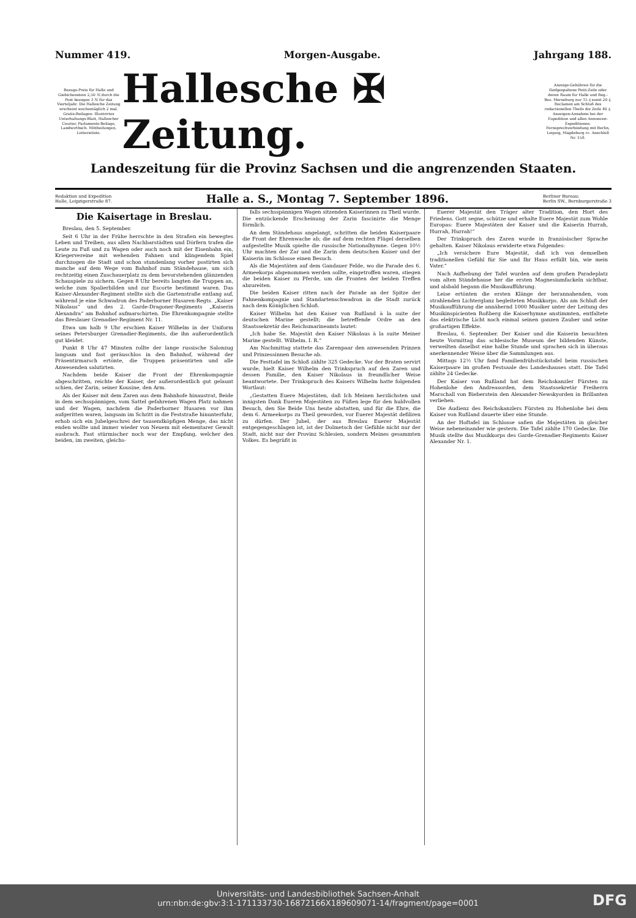Nummer 419. Morgen-Ausgabe. Jahrgang 188.
Bezugs-Preis für Halle und Giebichenstein 2,50 ℳ durch die Post bezogen 3 ℳ für das Vierteljahr. Die Hallesche Zeitung erscheint wochentäglich 2 mal. Gratis-Beilagen: Illustrirtes Unterhaltungs-Blatt, Hallescher Courier, Parlaments-Beilage, Landwirthsch. Mittheilungen, Lotterieliste.
Hallesche ✠ Zeitung.
Anzeige-Gebühren für die fünfgespaltene Petit-Zeile oder deren Raum für Halle und Reg.-Bez. Merseburg nur 15 ₰ sonst 20 ₰. Reclamen am Schluß des redactionellen Theils die Zeile 40 ₰. Anzeigen-Annahme bei der Expedition und allen Annoncen-Expeditionen. Fernsprechverbindung mit Berlin, Leipzig, Magdeburg rc. Anschluß Nr. 158.
Landeszeitung für die Provinz Sachsen und die angrenzenden Staaten.
Redaktion und Expedition
Halle, Leipzigerstraße 87. Halle a. S., Montag 7. September 1896. Berliner Bureau:
Berlin SW., Bernburgerstraße 3
Die Kaisertage in Breslau.
Breslau, den 5. September.
Seit 6 Uhr in der Frühe herrschte in den Straßen ein bewegtes Leben und Treiben, aus allen Nachbarstädten und Dörfern trafen die Leute zu Fuß und zu Wagen oder auch noch mit der Eisenbahn ein, Kriegervereine mit wehenden Fahnen und klingendem Spiel durchzogen die Stadt und schon stundenlang vorher postirten sich manche auf dem Wege vom Bahnhof zum Ständehause, um sich rechtzeitig einen Zuschauerplatz zu dem bevorstehenden glänzenden Schauspiele zu sichern. Gegen 8 Uhr bereits langten die Truppen an, welche zum Spalierbilden und zur Escorte bestimmt waren. Das Kaiser-Alexander-Regiment stellte sich die Gartenstraße entlang auf, während je eine Schwadron des Paderborner Husaren-Regts. „Kaiser Nikolaus“ und des 2. Garde-Dragoner-Regiments „Kaiserin Alexandra“ am Bahnhof aufmarschirten. Die Ehrenkompagnie stellte das Breslauer Grenadier-Regiment Nr. 11.
Etwa um halb 9 Uhr erschien Kaiser Wilhelm in der Uniform seines Petersburger Grenadier-Regiments, die ihn außerordentlich gut kleidet.
Punkt 8 Uhr 47 Minuten rollte der lange russische Salonzug langsam und fast geräuschlos in den Bahnhof, während der Präsentirmarsch ertönte, die Truppen präsentirten und alle Anwesenden salutirten.
Nachdem beide Kaiser die Front der Ehrenkompagnie abgeschritten, reichte der Kaiser, der außerordentlich gut gelaunt schien, der Zarin, seiner Kousine, den Arm.
Als der Kaiser mit dem Zaren aus dem Bahnhofe hinaustrat, Beide in dem sechsspännigen, vom Sattel gefahrenen Wagen Platz nahmen und der Wagen, nachdem die Paderborner Husaren vor ihm aufgeritten waren, langsam im Schritt in die Feststraße hinunterfuhr, erhob sich ein Jubelgeschrei der tausendköpfigen Menge, das nicht enden wollte und immer wieder von Neuem mit elementarer Gewalt ausbrach. Fast stürmischer noch war der Empfang, welcher den beiden, im zweiten, gleichs-
falls sechsspännigen Wagen sitzenden Kaiserinnen zu Theil wurde. Die entzückende Erscheinung der Zarin fascinirte die Menge förmlich.
An dem Ständehaus angelangt, schritten die beiden Kaiserpaare die Front der Ehrenwache ab; die auf dem rechten Flügel derselben aufgestellte Musik spielte die russische Nationalhymne. Gegen 10½ Uhr machten der Zar und die Zarin dem deutschen Kaiser und der Kaiserin im Schlosse einen Besuch.
Als die Majestäten auf dem Gandauer Felde, wo die Parade des 6. Armeekorps abgenommen werden sollte, eingetroffen waren, stiegen die beiden Kaiser zu Pferde, um die Fronten der beiden Treffen abzureiten.
Die beiden Kaiser ritten nach der Parade an der Spitze der Fahnenkompagnie und Standartenschwadron in die Stadt zurück nach dem Königlichen Schloß.
Kaiser Wilhelm hat den Kaiser von Rußland à la suite der deutschen Marine gestellt; die betreffende Ordre an den Staatssekretär des Reichsmarineamts lautet:
„Ich habe Se. Majestät den Kaiser Nikolaus à la suite Meiner Marine gestellt. Wilhelm. I. R.“
Am Nachmittag stattete das Zarenpaar den anwesenden Prinzen und Prinzessinnen Besuche ab.
Die Festtafel im Schloß zählte 325 Gedecke. Vor der Braten servirt wurde, hielt Kaiser Wilhelm den Trinkspruch auf den Zaren und dessen Familie, den Kaiser Nikolaus in freundlicher Weise beantwortete. Der Trinkspruch des Kaisers Wilhelm hatte folgenden Wortlaut:
„Gestatten Euere Majestäten, daß Ich Meinen herzlichsten und innigsten Dank Eueren Majestäten zu Füßen lege für den huldvollen Besuch, den Sie Beide Uns heute abstatten, und für die Ehre, die dem 6. Armeekorps zu Theil geworden, vor Euerer Majestät defiliren zu dürfen. Der Jubel, der aus Breslau Euerer Majestät entgegengeschlagen ist, ist der Dolmetsch der Gefühle nicht nur der Stadt, nicht nur der Provinz Schlesien, sondern Meines gesammten Volkes. Es begrüßt in
Euerer Majestät den Träger alter Tradition, den Hort des Friedens. Gott segne, schütze und erhalte Euere Majestät zum Wohle Europas: Euere Majestäten der Kaiser und die Kaiserin Hurrah, Hurrah, Hurrah!“
Der Trinkspruch des Zaren wurde in französischer Sprache gehalten. Kaiser Nikolaus erwiderte etwa Folgendes:
„Ich versichere Eure Majestät, daß ich von demselben traditionellen Gefühl für Sie und Ihr Haus erfüllt bin, wie mein Vater.“
Nach Aufhebung der Tafel wurden auf dem großen Paradeplatz vom alten Ständehause her die ersten Magnesiumfackeln sichtbar, und alsbald begann die Musikaufführung.
Leise ertönten die ersten Klänge der herannahenden, vom strahlenden Lichterglanz begleiteten Musikkorps. Als am Schluß der Musikaufführung die annähernd 1000 Musiker unter der Leitung des Musikinspicienten Roßberg die Kaiserhymne anstimmten, entfaltete das elektrische Licht noch einmal seinen ganzen Zauber und seine großartigen Effekte.
Breslau, 6. September. Der Kaiser und die Kaiserin besuchten heute Vormittag das schlesische Museum der bildenden Künste, verweilten daselbst eine halbe Stunde und sprachen sich in überaus anerkennender Weise über die Sammlungen aus.
Mittags 12½ Uhr fand Familienfrühstückstafel beim russischen Kaiserpaare im großen Festsaale des Landeshauses statt. Die Tafel zählte 24 Gedecke.
Der Kaiser von Rußland hat dem Reichskanzler Fürsten zu Hohenlohe den Andreasorden, dem Staatssekretär Freiherrn Marschall von Bieberstein den Alexander-Newskyorden in Brillanten verliehen.
Die Audienz des Reichskanzlers Fürsten zu Hohenlohe bei dem Kaiser von Rußland dauerte über eine Stunde.
An der Hoftafel im Schlosse saßen die Majestäten in gleicher Weise nebeneinander wie gestern. Die Tafel zählte 170 Gedecke. Die Musik stellte das Musikkorps des Garde-Grenadier-Regiments Kaiser Alexander Nr. 1.
Universitäts- und Landesbibliothek Sachsen-Anhalt
urn:nbn:de:gbv:3:1-171133730-16872166X189609071-14/fragment/page=0001
DFG